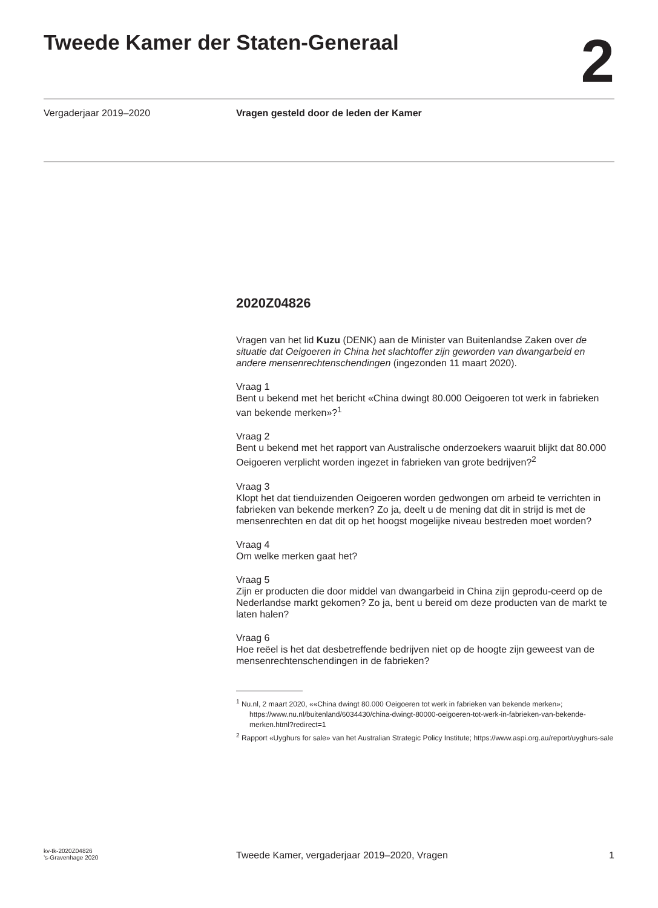Tweede Kamer der Staten-Generaal
2
Vergaderjaar 2019–2020 Vragen gesteld door de leden der Kamer
2020Z04826
Vragen van het lid Kuzu (DENK) aan de Minister van Buitenlandse Zaken over de situatie dat Oeigoeren in China het slachtoffer zijn geworden van dwangarbeid en andere mensenrechtenschendingen (ingezonden 11 maart 2020).
Vraag 1
Bent u bekend met het bericht «China dwingt 80.000 Oeigoeren tot werk in fabrieken van bekende merken»?<sup>1</sup>
Vraag 2
Bent u bekend met het rapport van Australische onderzoekers waaruit blijkt dat 80.000 Oeigoeren verplicht worden ingezet in fabrieken van grote bedrijven?<sup>2</sup>
Vraag 3
Klopt het dat tienduizenden Oeigoeren worden gedwongen om arbeid te verrichten in fabrieken van bekende merken? Zo ja, deelt u de mening dat dit in strijd is met de mensenrechten en dat dit op het hoogst mogelijke niveau bestreden moet worden?
Vraag 4
Om welke merken gaat het?
Vraag 5
Zijn er producten die door middel van dwangarbeid in China zijn geprodu-ceerd op de Nederlandse markt gekomen? Zo ja, bent u bereid om deze producten van de markt te laten halen?
Vraag 6
Hoe reëel is het dat desbetreffende bedrijven niet op de hoogte zijn geweest van de mensenrechtenschendingen in de fabrieken?
<sup>1</sup> Nu.nl, 2 maart 2020, ««China dwingt 80.000 Oeigoeren tot werk in fabrieken van bekende merken»; https://www.nu.nl/buitenland/6034430/china-dwingt-80000-oeigoeren-tot-werk-in-fabrieken-van-bekende-merken.html?redirect=1
<sup>2</sup> Rapport «Uyghurs for sale» van het Australian Strategic Policy Institute; https://www.aspi.org.au/report/uyghurs-sale
kv-tk-2020Z04826
’s-Gravenhage 2020
Tweede Kamer, vergaderjaar 2019–2020, Vragen
1